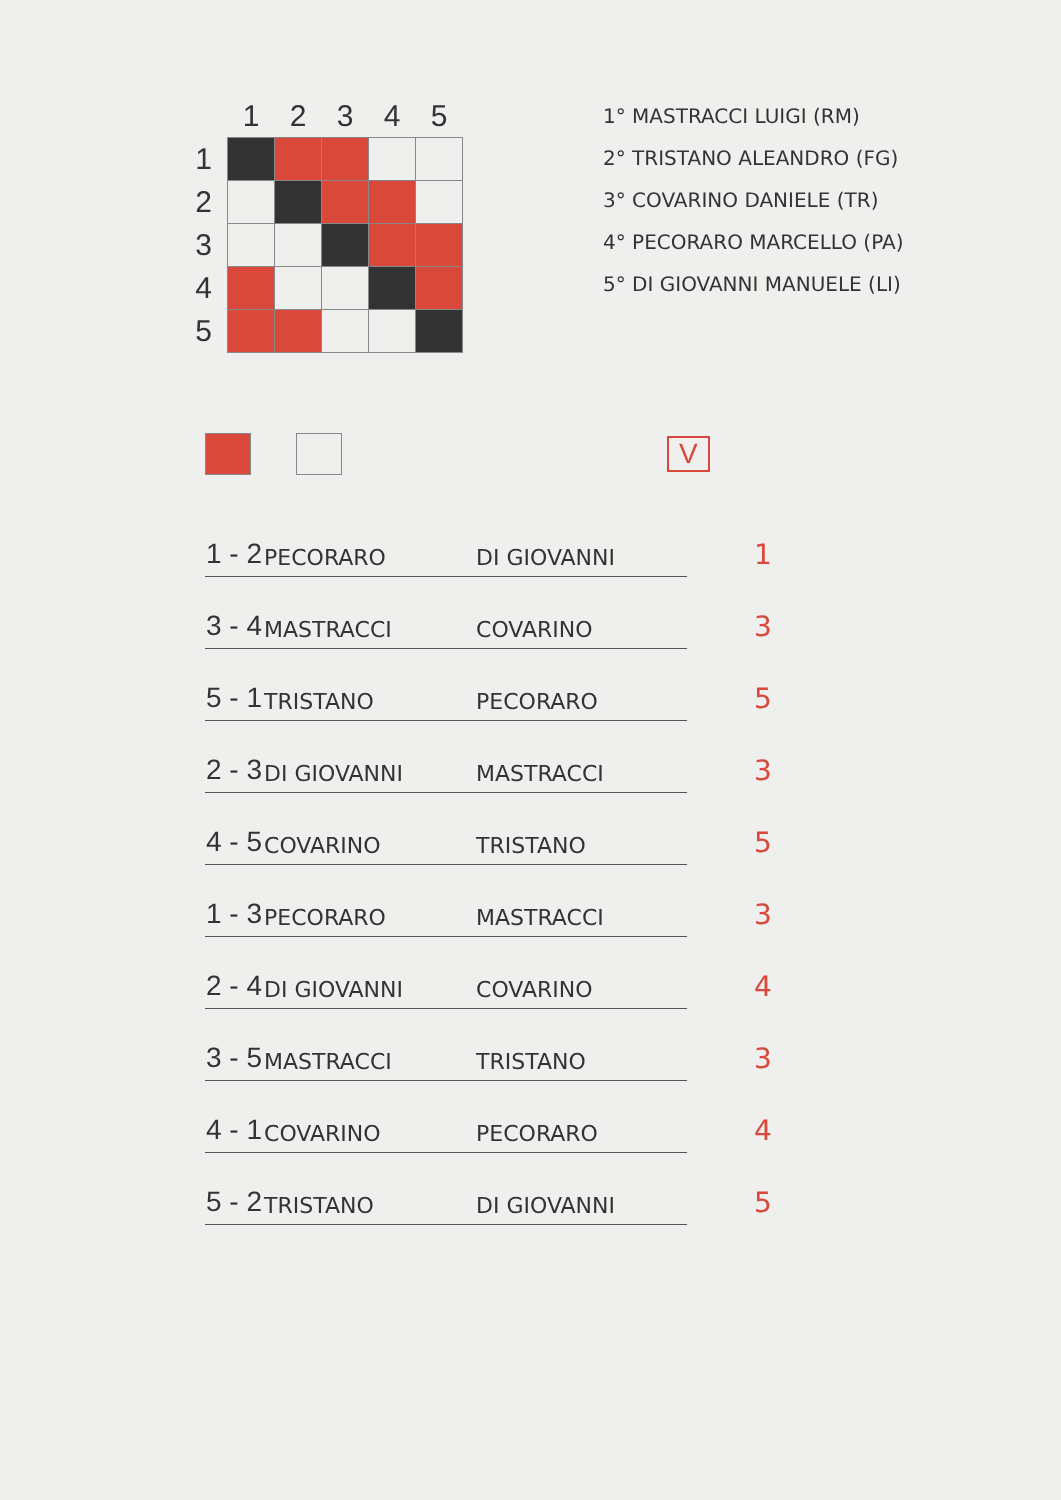| | 1 | 2 | 3 | 4 | 5 |
| --- | --- | --- | --- | --- | --- |
| 1 | | | | | |
| 2 | | | | | |
| 3 | | | | | |
| 4 | | | | | |
| 5 | | | | | |
1° MASTRACCI LUIGI (RM)
2° TRISTANO ALEANDRO (FG)
3° COVARINO DANIELE (TR)
4° PECORARO MARCELLO (PA)
5° DI GIOVANNI MANUELE (LI)
V
| 1 - 2 | PECORARO | DI GIOVANNI | 1 |
| 3 - 4 | MASTRACCI | COVARINO | 3 |
| 5 - 1 | TRISTANO | PECORARO | 5 |
| 2 - 3 | DI GIOVANNI | MASTRACCI | 3 |
| 4 - 5 | COVARINO | TRISTANO | 5 |
| 1 - 3 | PECORARO | MASTRACCI | 3 |
| 2 - 4 | DI GIOVANNI | COVARINO | 4 |
| 3 - 5 | MASTRACCI | TRISTANO | 3 |
| 4 - 1 | COVARINO | PECORARO | 4 |
| 5 - 2 | TRISTANO | DI GIOVANNI | 5 |